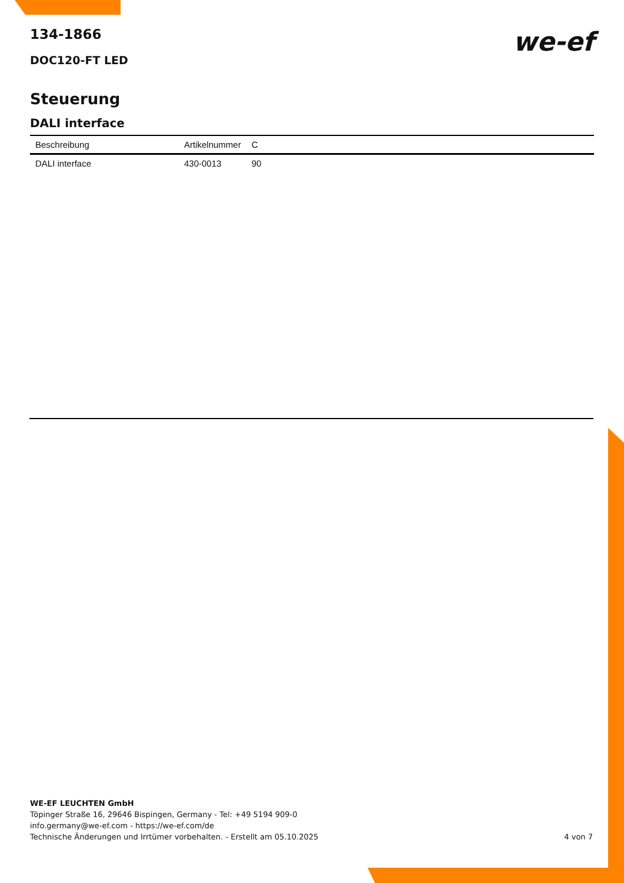we-ef
134-1866
DOC120-FT LED
Steuerung
DALI interface
| Beschreibung | Artikelnummer | C |
| --- | --- | --- |
| DALI interface | 430-0013 | 90 |
WE-EF LEUCHTEN GmbH
Töpinger Straße 16, 29646 Bispingen, Germany - Tel: +49 5194 909-0
info.germany@we-ef.com - https://we-ef.com/de
4 von 7 Technische Änderungen und Irrtümer vorbehalten. - Erstellt am 05.10.2025